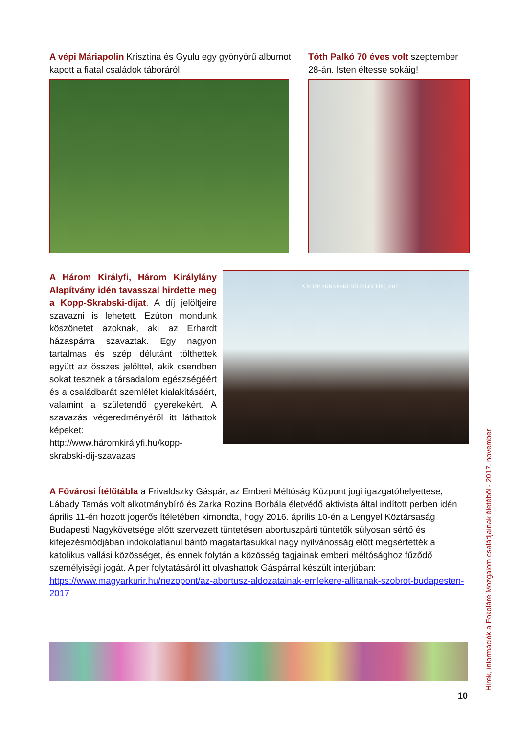A vépi Máriapolin Krisztina és Gyulu egy gyönyörű albumot kapott a fiatal családok táboráról:
Tóth Palkó 70 éves volt szeptember 28-án. Isten éltesse sokáig!
A Három Királyfi, Három Királylány Alapítvány idén tavasszal hirdette meg a Kopp-Skrabski-díjat. A díj jelöltjeire szavazni is lehetett. Ezúton mondunk köszönetet azoknak, aki az Erhardt házaspárra szavaztak. Egy nagyon tartalmas és szép délutánt tölthettek együtt az összes jelölttel, akik csendben sokat tesznek a társadalom egészségéért és a családbarát szemlélet kialakításáért, valamint a születendő gyerekekért. A szavazás végeredményéről itt láthattok képeket: http://www.háromkirályfi.hu/kopp-skrabski-dij-szavazas
A KOPP-SKRABSKI-DÍJ JELÖLTJEI, 2017.
A Fővárosi Ítélőtábla a Frivaldszky Gáspár, az Emberi Méltóság Központ jogi igazgatóhelyettese, Lábady Tamás volt alkotmánybíró és Zarka Rozina Borbála életvédő aktivista által indított perben idén április 11-én hozott jogerős ítéletében kimondta, hogy 2016. április 10-én a Lengyel Köztársaság Budapesti Nagykövetsége előtt szervezett tüntetésen abortuszpárti tüntetők súlyosan sértő és kifejezésmódjában indokolatlanul bántó magatartásukkal nagy nyilvánosság előtt megsértették a katolikus vallási közösséget, és ennek folytán a közösség tagjainak emberi méltósághoz fűződő személyiségi jogát. A per folytatásáról itt olvashattok Gáspárral készült interjúban: https://www.magyarkurir.hu/nezopont/az-abortusz-aldozatainak-emlekere-allitanak-szobrot-budapesten-2017
10
Hírek, információk a Fokoláre Mozgalom családjainak életéből - 2017. november